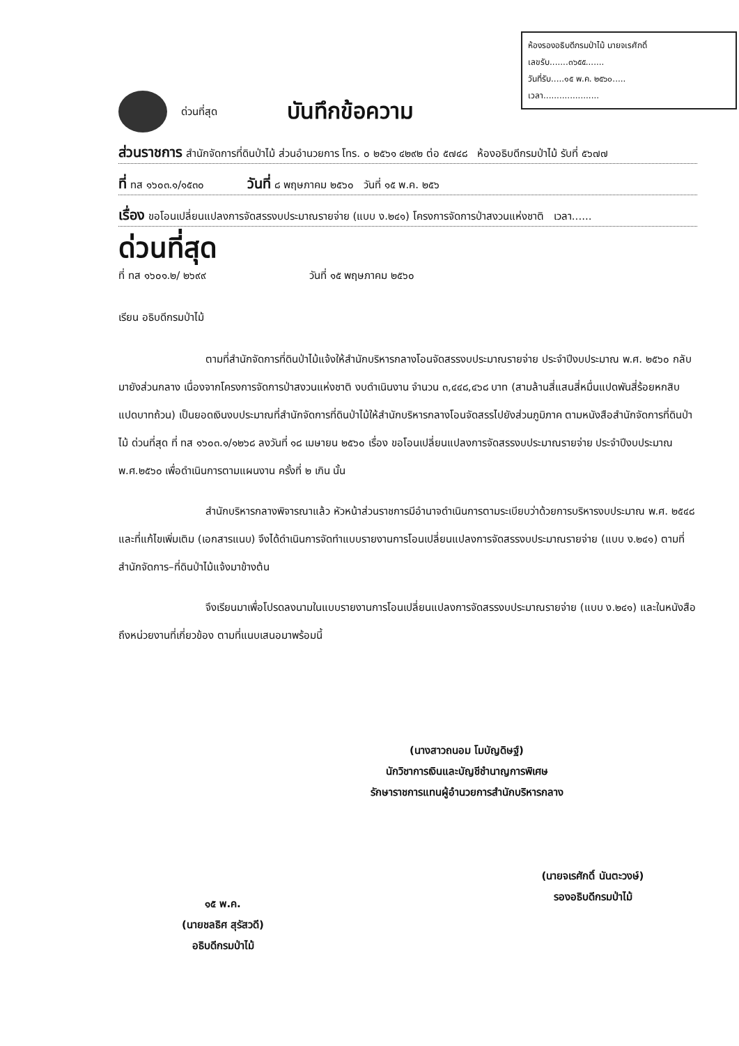ห้องรองอธิบดีกรมป่าไม้ นายจเรศักดิ์
เลขรับ.......๓๖๕๕.......
วันที่รับ.....๑๕ พ.ค. ๒๕๖๐.....
เวลา.....................
ด่วนที่สุด บันทึกข้อความ
ส่วนราชการ สำนักจัดการที่ดินป่าไม้ ส่วนอำนวยการ โทร. ๐ ๒๕๖๑ ๔๒๙๒ ต่อ ๕๗๔๘ ห้องอธิบดีกรมป่าไม้ รับที่ ๕๖๗๗
ที่ ทส ๑๖๐๓.๑/๑๕๓๐ วันที่ ๘ พฤษภาคม ๒๕๖๐ วันที่ ๑๕ พ.ค. ๒๕๖
เรื่อง ขอโอนเปลี่ยนแปลงการจัดสรรงบประมาณรายจ่าย (แบบ ง.๒๔๑) โครงการจัดการป่าสงวนแห่งชาติ เวลา......
ด่วนที่สุด
ที่ ทส ๑๖๐๑.๒/ ๒๖๙๙ วันที่ ๑๕ พฤษภาคม ๒๕๖๐
เรียน อธิบดีกรมป่าไม้
ตามที่สำนักจัดการที่ดินป่าไม้แจ้งให้สำนักบริหารกลางโอนจัดสรรงบประมาณรายจ่าย ประจำปีงบประมาณ พ.ศ. ๒๕๖๐ กลับมายังส่วนกลาง เนื่องจากโครงการจัดการป่าสงวนแห่งชาติ งบดำเนินงาน จำนวน ๓,๔๔๘,๔๖๘ บาท (สามล้านสี่แสนสี่หมื่นแปดพันสี่ร้อยหกสิบแปดบาทถ้วน) เป็นยอดเงินงบประมาณที่สำนักจัดการที่ดินป่าไม้ให้สำนักบริหารกลางโอนจัดสรรไปยังส่วนภูมิภาค ตามหนังสือสำนักจัดการที่ดินป่าไม้ ด่วนที่สุด ที่ ทส ๑๖๐๓.๑/๑๒๖๘ ลงวันที่ ๑๘ เมษายน ๒๕๖๐ เรื่อง ขอโอนเปลี่ยนแปลงการจัดสรรงบประมาณรายจ่าย ประจำปีงบประมาณ พ.ศ.๒๕๖๐ เพื่อดำเนินการตามแผนงาน ครั้งที่ ๒ เกิน นั้น
สำนักบริหารกลางพิจารณาแล้ว หัวหน้าส่วนราชการมีอำนาจดำเนินการตามระเบียบว่าด้วยการบริหารงบประมาณ พ.ศ. ๒๕๔๘ และที่แก้ไขเพิ่มเติม (เอกสารแนบ) จึงได้ดำเนินการจัดทำแบบรายงานการโอนเปลี่ยนแปลงการจัดสรรงบประมาณรายจ่าย (แบบ ง.๒๔๑) ตามที่สำนักจัดการ–ที่ดินป่าไม้แจ้งมาข้างต้น
จึงเรียนมาเพื่อโปรดลงนามในแบบรายงานการโอนเปลี่ยนแปลงการจัดสรรงบประมาณรายจ่าย (แบบ ง.๒๔๑) และในหนังสือถึงหน่วยงานที่เกี่ยวข้อง ตามที่แนบเสนอมาพร้อมนี้
(นางสาวถนอม โมบัญดิษฐ์)
นักวิชาการเงินและบัญชีชำนาญการพิเศษ
รักษาราชการแทนผู้อำนวยการสำนักบริหารกลาง
๑๕ พ.ค.
(นายชลธิศ สุรัสวดี)
อธิบดีกรมป่าไม้
(นายจเรศักดิ์ นันตะวงษ์)
รองอธิบดีกรมป่าไม้